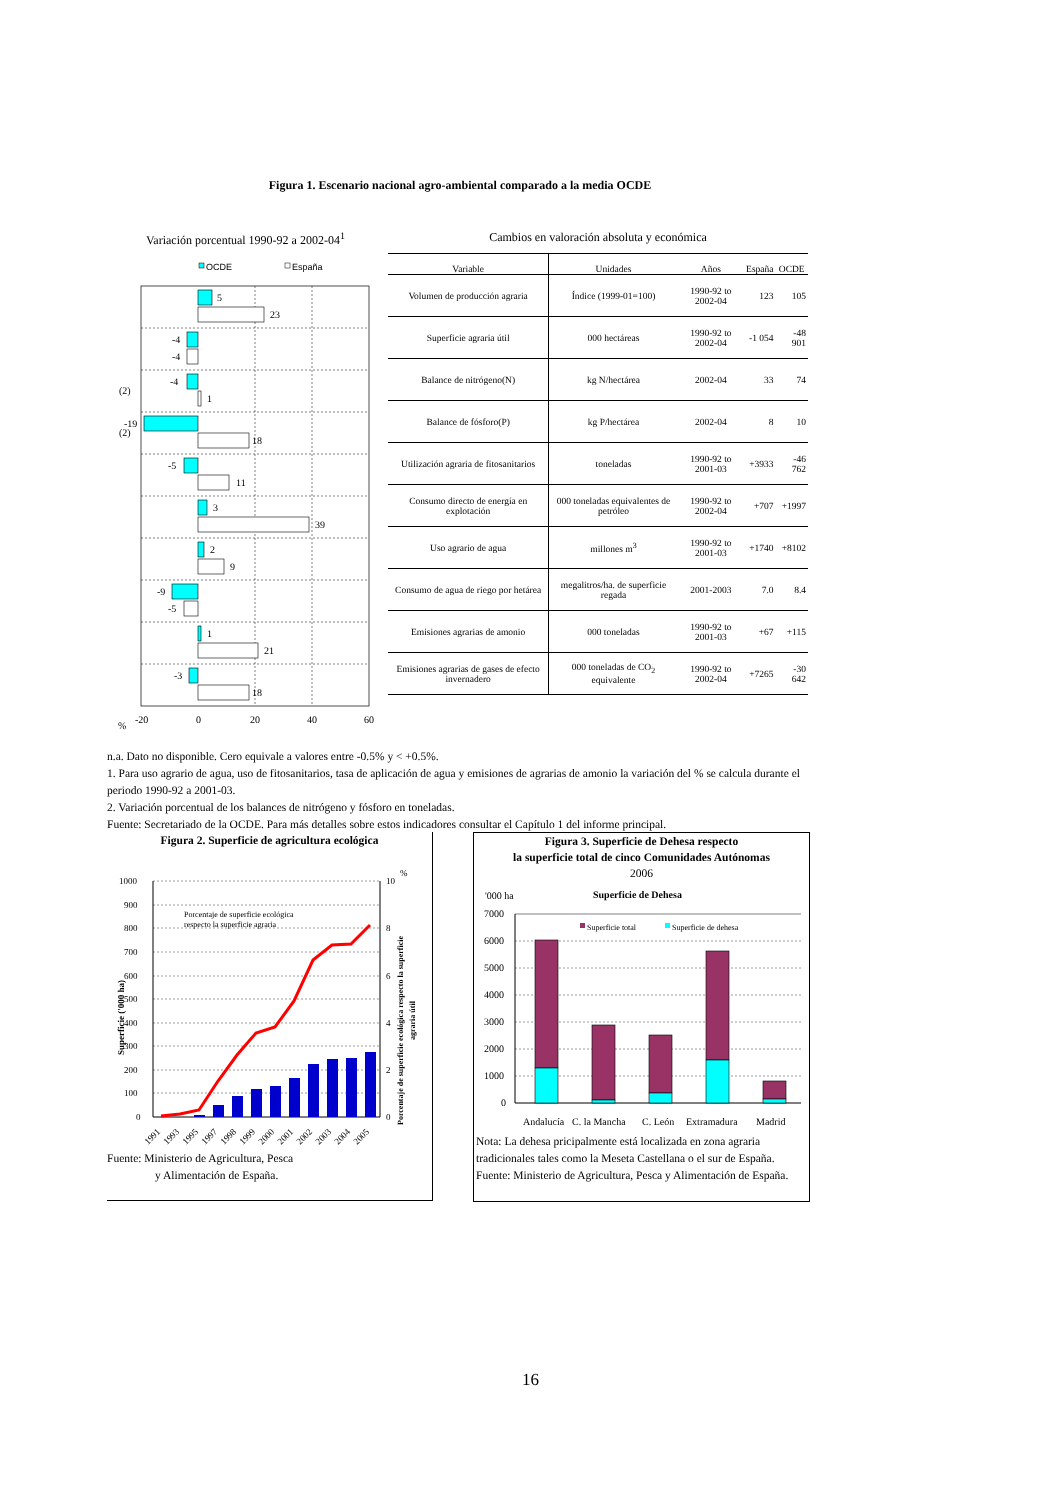Figura 1. Escenario nacional agro-ambiental comparado a la media OCDE
Variación porcentual 1990-92 a 2002-04<sup>1</sup>
OCDE
España
5
23
-4
-4
-4
1
(2)
-19
18
(2)
-5
11
3
39
2
9
-9
-5
1
21
-3
18
-20
0
20
40
60
%
Cambios en valoración absoluta y económica
| Variable | Unidades | Años | España | OCDE |
| --- | --- | --- | --- | --- |
| Volumen de producción agraria | Índice (1999-01=100) | 1990-92 to 2002-04 | 123 | 105 |
| Superficie agraria útil | 000 hectáreas | 1990-92 to 2002-04 | -1 054 | -48 901 |
| Balance de nitrógeno(N) | kg N/hectárea | 2002-04 | 33 | 74 |
| Balance de fósforo(P) | kg P/hectárea | 2002-04 | 8 | 10 |
| Utilización agraria de fitosanitarios | toneladas | 1990-92 to 2001-03 | +3933 | -46 762 |
| Consumo directo de energía en explotación | 000 toneladas equivalentes de petróleo | 1990-92 to 2002-04 | +707 | +1997 |
| Uso agrario de agua | millones m<sup>3</sup> | 1990-92 to 2001-03 | +1740 | +8102 |
| Consumo de agua de riego por hetárea | megalitros/ha. de superficie regada | 2001-2003 | 7.0 | 8.4 |
| Emisiones agrarias de amonio | 000 toneladas | 1990-92 to 2001-03 | +67 | +115 |
| Emisiones agrarias de gases de efecto invernadero | 000 toneladas de CO<sub>2</sub> equivalente | 1990-92 to 2002-04 | +7265 | -30 642 |
n.a. Dato no disponible. Cero equivale a valores entre -0.5% y < +0.5%.
1. Para uso agrario de agua, uso de fitosanitarios, tasa de aplicación de agua y emisiones de agrarias de amonio la variación del % se calcula durante el periodo 1990-92 a 2001-03.
2. Variación porcentual de los balances de nitrógeno y fósforo en toneladas.
Fuente: Secretariado de la OCDE. Para más detalles sobre estos indicadores consultar el Capítulo 1 del informe principal.
Figura 2. Superficie de agricultura ecológica
1000
900
800
700
600
500
400
300
200
100
0
10
%
8
6
4
2
0
Porcentaje de superficie ecológica
respecto la superficie agraria
Superficie ('000 ha)
Porcentaje de superficie ecológica respecto la superficie
agraria útil
1991
1993
1995
1997
1998
1999
2000
2001
2002
2003
2004
2005
Fuente: Ministerio de Agricultura, Pesca
y Alimentación de España.
Figura 3. Superficie de Dehesa respecto
la superficie total de cinco Comunidades Autónomas
2006
'000 ha
Superficie de Dehesa
Superficie total
Superficie de dehesa
7000
6000
5000
4000
3000
2000
1000
0
Andalucía
C. la Mancha
C. León
Extramadura
Madrid
Nota: La dehesa pricipalmente está localizada en zona agraria tradicionales tales como la Meseta Castellana o el sur de España.
Fuente: Ministerio de Agricultura, Pesca y Alimentación de España.
16